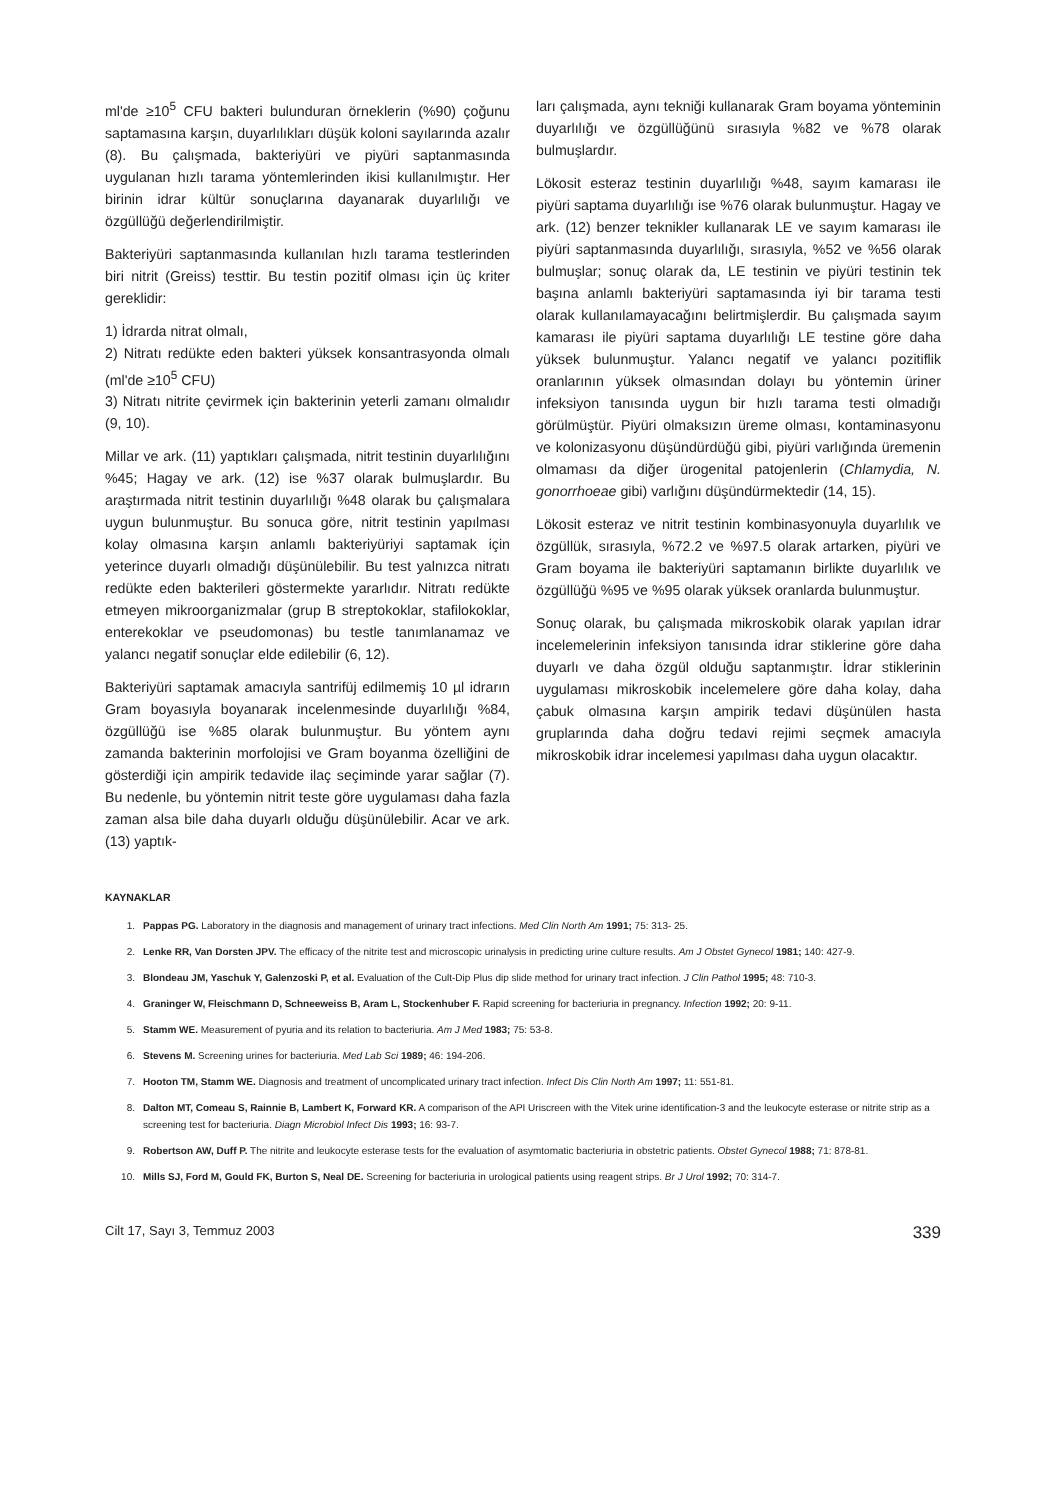ml'de ≥10<sup>5</sup> CFU bakteri bulunduran örneklerin (%90) çoğunu saptamasına karşın, duyarlılıkları düşük koloni sayılarında azalır (8). Bu çalışmada, bakteriyüri ve piyüri saptanmasında uygulanan hızlı tarama yöntemlerinden ikisi kullanılmıştır. Her birinin idrar kültür sonuçlarına dayanarak duyarlılığı ve özgüllüğü değerlendirilmiştir.
Bakteriyüri saptanmasında kullanılan hızlı tarama testlerinden biri nitrit (Greiss) testtir. Bu testin pozitif olması için üç kriter gereklidir:
1) İdrarda nitrat olmalı,
2) Nitratı redükte eden bakteri yüksek konsantrasyonda olmalı (ml'de ≥10<sup>5</sup> CFU)
3) Nitratı nitrite çevirmek için bakterinin yeterli zamanı olmalıdır (9, 10).
Millar ve ark. (11) yaptıkları çalışmada, nitrit testinin duyarlılığını %45; Hagay ve ark. (12) ise %37 olarak bulmuşlardır. Bu araştırmada nitrit testinin duyarlılığı %48 olarak bu çalışmalara uygun bulunmuştur. Bu sonuca göre, nitrit testinin yapılması kolay olmasına karşın anlamlı bakteriyüriyi saptamak için yeterince duyarlı olmadığı düşünülebilir. Bu test yalnızca nitratı redükte eden bakterileri göstermekte yararlıdır. Nitratı redükte etmeyen mikroorganizmalar (grup B streptokoklar, stafilokoklar, enterekoklar ve pseudomonas) bu testle tanımlanamaz ve yalancı negatif sonuçlar elde edilebilir (6, 12).
Bakteriyüri saptamak amacıyla santrifüj edilmemiş 10 µl idrarın Gram boyasıyla boyanarak incelenmesinde duyarlılığı %84, özgüllüğü ise %85 olarak bulunmuştur. Bu yöntem aynı zamanda bakterinin morfolojisi ve Gram boyanma özelliğini de gösterdiği için ampirik tedavide ilaç seçiminde yarar sağlar (7). Bu nedenle, bu yöntemin nitrit teste göre uygulaması daha fazla zaman alsa bile daha duyarlı olduğu düşünülebilir. Acar ve ark. (13) yaptık-
ları çalışmada, aynı tekniği kullanarak Gram boyama yönteminin duyarlılığı ve özgüllüğünü sırasıyla %82 ve %78 olarak bulmuşlardır.
Lökosit esteraz testinin duyarlılığı %48, sayım kamarası ile piyüri saptama duyarlılığı ise %76 olarak bulunmuştur. Hagay ve ark. (12) benzer teknikler kullanarak LE ve sayım kamarası ile piyüri saptanmasında duyarlılığı, sırasıyla, %52 ve %56 olarak bulmuşlar; sonuç olarak da, LE testinin ve piyüri testinin tek başına anlamlı bakteriyüri saptamasında iyi bir tarama testi olarak kullanılamayacağını belirtmişlerdir. Bu çalışmada sayım kamarası ile piyüri saptama duyarlılığı LE testine göre daha yüksek bulunmuştur. Yalancı negatif ve yalancı pozitiflik oranlarının yüksek olmasından dolayı bu yöntemin üriner infeksiyon tanısında uygun bir hızlı tarama testi olmadığı görülmüştür. Piyüri olmaksızın üreme olması, kontaminasyonu ve kolonizasyonu düşündürdüğü gibi, piyüri varlığında üremenin olmaması da diğer ürogenital patojenlerin (Chlamydia, N. gonorrhoeae gibi) varlığını düşündürmektedir (14, 15).
Lökosit esteraz ve nitrit testinin kombinasyonuyla duyarlılık ve özgüllük, sırasıyla, %72.2 ve %97.5 olarak artarken, piyüri ve Gram boyama ile bakteriyüri saptamanın birlikte duyarlılık ve özgüllüğü %95 ve %95 olarak yüksek oranlarda bulunmuştur.
Sonuç olarak, bu çalışmada mikroskobik olarak yapılan idrar incelemelerinin infeksiyon tanısında idrar stiklerine göre daha duyarlı ve daha özgül olduğu saptanmıştır. İdrar stiklerinin uygulaması mikroskobik incelemelere göre daha kolay, daha çabuk olmasına karşın ampirik tedavi düşünülen hasta gruplarında daha doğru tedavi rejimi seçmek amacıyla mikroskobik idrar incelemesi yapılması daha uygun olacaktır.
KAYNAKLAR
1. Pappas PG. Laboratory in the diagnosis and management of urinary tract infections. Med Clin North Am 1991; 75: 313- 25.
2. Lenke RR, Van Dorsten JPV. The efficacy of the nitrite test and microscopic urinalysis in predicting urine culture results. Am J Obstet Gynecol 1981; 140: 427-9.
3. Blondeau JM, Yaschuk Y, Galenzoski P, et al. Evaluation of the Cult-Dip Plus dip slide method for urinary tract infection. J Clin Pathol 1995; 48: 710-3.
4. Graninger W, Fleischmann D, Schneeweiss B, Aram L, Stockenhuber F. Rapid screening for bacteriuria in pregnancy. Infection 1992; 20: 9-11.
5. Stamm WE. Measurement of pyuria and its relation to bacteriuria. Am J Med 1983; 75: 53-8.
6. Stevens M. Screening urines for bacteriuria. Med Lab Sci 1989; 46: 194-206.
7. Hooton TM, Stamm WE. Diagnosis and treatment of uncomplicated urinary tract infection. Infect Dis Clin North Am 1997; 11: 551-81.
8. Dalton MT, Comeau S, Rainnie B, Lambert K, Forward KR. A comparison of the API Uriscreen with the Vitek urine identification-3 and the leukocyte esterase or nitrite strip as a screening test for bacteriuria. Diagn Microbiol Infect Dis 1993; 16: 93-7.
9. Robertson AW, Duff P. The nitrite and leukocyte esterase tests for the evaluation of asymtomatic bacteriuria in obstetric patients. Obstet Gynecol 1988; 71: 878-81.
10. Mills SJ, Ford M, Gould FK, Burton S, Neal DE. Screening for bacteriuria in urological patients using reagent strips. Br J Urol 1992; 70: 314-7.
Cilt 17, Sayı 3, Temmuz 2003 339